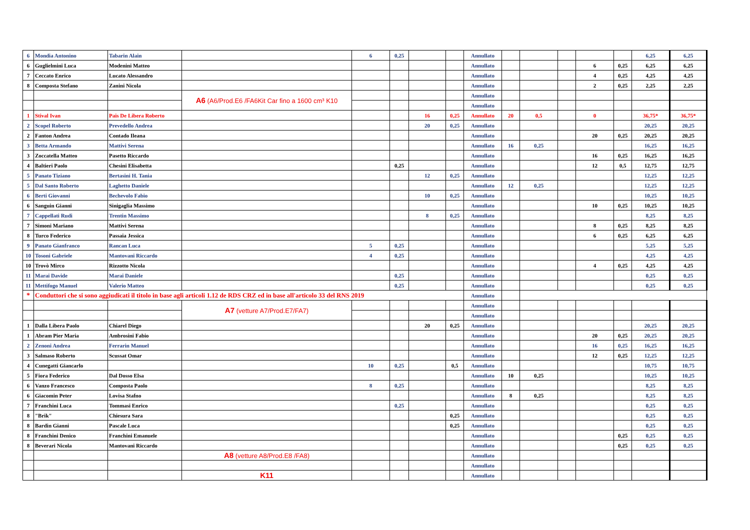| 6 | Mondia Antonino | Tabarin Alain | | 6 | 0,25 | | | Annullato | | | | | | 6,25 | 6,25 |
| 6 | Guglielmini Luca | Modenini Matteo | | | | | | Annullato | | | | 6 | 0,25 | 6,25 | 6,25 |
| 7 | Ceccato Enrico | Lucato Alessandro | | | | | | Annullato | | | | 4 | 0,25 | 4,25 | 4,25 |
| 8 | Composta Stefano | Zanini Nicola | | | | | | Annullato | | | | 2 | 0,25 | 2,25 | 2,25 |
| | | | A6 (A6/Prod.E6 /FA6Kit Car fino a 1600 cm³ K10 | | | | | Annullato | | | | | | | |
| | | | | | | | | Annullato | | | | | | | |
| 1 | Stival Ivan | Pais De Libera Roberto | | | | 16 | 0,25 | Annullato | 20 | 0,5 | | 0 | | 36,75* | 36,75* |
| 2 | Scopel Roberto | Prevedello Andrea | | | | 20 | 0,25 | Annullato | | | | | | 20,25 | 20,25 |
| 2 | Fanton Andrea | Contado Ileana | | | | | | Annullato | | | | 20 | 0,25 | 20,25 | 20,25 |
| 3 | Betta Armando | Mattivi Serena | | | | | | Annullato | 16 | 0,25 | | | | 16,25 | 16,25 |
| 3 | Zoccatella Matteo | Pasetto Riccardo | | | | | | Annullato | | | | 16 | 0,25 | 16,25 | 16,25 |
| 4 | Baltieri Paolo | Chesini Elisabetta | | | 0,25 | | | Annullato | | | | 12 | 0,5 | 12,75 | 12,75 |
| 5 | Panato Tiziano | Bertasini H. Tania | | | | 12 | 0,25 | Annullato | | | | | | 12,25 | 12,25 |
| 5 | Dal Santo Roberto | Laghetto Daniele | | | | | | Annullato | 12 | 0,25 | | | | 12,25 | 12,25 |
| 6 | Berti Giovanni | Bechevolo Fabio | | | | 10 | 0,25 | Annullato | | | | | | 10,25 | 10,25 |
| 6 | Sanguin Gianni | Sinigaglia Massimo | | | | | | Annullato | | | | 10 | 0,25 | 10,25 | 10,25 |
| 7 | Cappellati Rudi | Trentin Massimo | | | | 8 | 0,25 | Annullato | | | | | | 8,25 | 8,25 |
| 7 | Simoni Mariano | Mattivi Serena | | | | | | Annullato | | | | 8 | 0,25 | 8,25 | 8,25 |
| 8 | Turco Federico | Passaia Jessica | | | | | | Annullato | | | | 6 | 0,25 | 6,25 | 6,25 |
| 9 | Panato Gianfranco | Rancan Luca | | 5 | 0,25 | | | Annullato | | | | | | 5,25 | 5,25 |
| 10 | Tosoni Gabriele | Mantovani Riccardo | | 4 | 0,25 | | | Annullato | | | | | | 4,25 | 4,25 |
| 10 | Trovò Mirco | Rizzotto Nicola | | | | | | Annullato | | | | 4 | 0,25 | 4,25 | 4,25 |
| 11 | Marai Davide | Marai Daniele | | | 0,25 | | | Annullato | | | | | | 0,25 | 0,25 |
| 11 | Mettifogo Manuel | Valerio Matteo | | | 0,25 | | | Annullato | | | | | | 0,25 | 0,25 |
| * | Conduttori che si sono aggiudicati il titolo in base agli articoli 1.12 de RDS CRZ ed in base all'articolo 33 del RNS 2019 | | | | | | | Annullato | | | | | | | |
| | | | A7 (vetture A7/Prod.E7/FA7) | | | | | Annullato | | | | | | | |
| | | | | | | | | Annullato | | | | | | | |
| 1 | Dalla Libera Paolo | Chiarel Diego | | | | 20 | 0,25 | Annullato | | | | | | 20,25 | 20,25 |
| 1 | Abram Pier Maria | Ambrosini Fabio | | | | | | Annullato | | | | 20 | 0,25 | 20,25 | 20,25 |
| 2 | Zenoni Andrea | Ferrarin Manuel | | | | | | Annullato | | | | 16 | 0,25 | 16,25 | 16,25 |
| 3 | Salmaso Roberto | Scussat Omar | | | | | | Annullato | | | | 12 | 0,25 | 12,25 | 12,25 |
| 4 | Cunegatti Giancarlo | | | 10 | 0,25 | | 0,5 | Annullato | | | | | | 10,75 | 10,75 |
| 5 | Fiora Federico | Dal Dosso Elsa | | | | | | Annullato | 10 | 0,25 | | | | 10,25 | 10,25 |
| 6 | Vanzo Francesco | Composta Paolo | | 8 | 0,25 | | | Annullato | | | | | | 8,25 | 8,25 |
| 6 | Giacomin Peter | Lovisa Stafno | | | | | | Annullato | 8 | 0,25 | | | | 8,25 | 8,25 |
| 7 | Franchini Luca | Tommasi Enrico | | | 0,25 | | | Annullato | | | | | | 0,25 | 0,25 |
| 8 | "Brik" | Chiesura Sara | | | | | 0,25 | Annullato | | | | | | 0,25 | 0,25 |
| 8 | Bardin Gianni | Pascale Luca | | | | | 0,25 | Annullato | | | | | | 0,25 | 0,25 |
| 8 | Franchini Denico | Franchini Emanuele | | | | | | Annullato | | | | | 0,25 | 0,25 | 0,25 |
| 8 | Beverari Nicola | Mantovani Riccardo | | | | | | Annullato | | | | | 0,25 | 0,25 | 0,25 |
| | | | A8 (vetture A8/Prod.E8 /FA8) | | | | | Annullato | | | | | | | |
| | | | | | | | | Annullato | | | | | | | |
| | | | K11 | | | | | Annullato | | | | | | | |